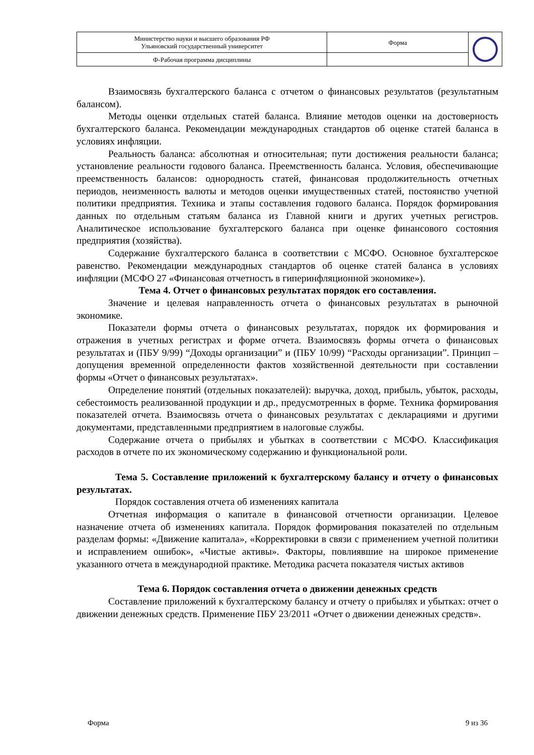| Министерство науки и высшего образования РФ Ульяновский государственный университет | Форма | |
| Ф-Рабочая программа дисциплины | | |
Взаимосвязь бухгалтерского баланса с отчетом о финансовых результатов (результатным балансом).
Методы оценки отдельных статей баланса. Влияние методов оценки на достоверность бухгалтерского баланса. Рекомендации международных стандартов об оценке статей баланса в условиях инфляции.
Реальность баланса: абсолютная и относительная; пути достижения реальности баланса; установление реальности годового баланса. Преемственность баланса. Условия, обеспечивающие преемственность балансов: однородность статей, финансовая продолжительность отчетных периодов, неизменность валюты и методов оценки имущественных статей, постоянство учетной политики предприятия. Техника и этапы составления годового баланса. Порядок формирования данных по отдельным статьям баланса из Главной книги и других учетных регистров. Аналитическое использование бухгалтерского баланса при оценке финансового состояния предприятия (хозяйства).
Содержание бухгалтерского баланса в соответствии с МСФО. Основное бухгалтерское равенство. Рекомендации международных стандартов об оценке статей баланса в условиях инфляции (МСФО 27 «Финансовая отчетность в гиперинфляционной экономике»).
Тема 4. Отчет о финансовых результатах порядок его составления.
Значение и целевая направленность отчета о финансовых результатах в рыночной экономике.
Показатели формы отчета о финансовых результатах, порядок их формирования и отражения в учетных регистрах и форме отчета. Взаимосвязь формы отчета о финансовых результатах и (ПБУ 9/99) “Доходы организации” и (ПБУ 10/99) “Расходы организации”. Принцип – допущения временной определенности фактов хозяйственной деятельности при составлении формы «Отчет о финансовых результатах».
Определение понятий (отдельных показателей): выручка, доход, прибыль, убыток, расходы, себестоимость реализованной продукции и др., предусмотренных в форме. Техника формирования показателей отчета. Взаимосвязь отчета о финансовых результатах с декларациями и другими документами, представленными предприятием в налоговые службы.
Содержание отчета о прибылях и убытках в соответствии с МСФО. Классификация расходов в отчете по их экономическому содержанию и функциональной роли.
Тема 5. Составление приложений к бухгалтерскому балансу и отчету о финансовых результатах.
Порядок составления отчета об изменениях капитала
Отчетная информация о капитале в финансовой отчетности организации. Целевое назначение отчета об изменениях капитала. Порядок формирования показателей по отдельным разделам формы: «Движение капитала», «Корректировки в связи с применением учетной политики и исправлением ошибок», «Чистые активы». Факторы, повлиявшие на широкое применение указанного отчета в международной практике. Методика расчета показателя чистых активов
Тема 6. Порядок составления отчета о движении денежных средств
Составление приложений к бухгалтерскому балансу и отчету о прибылях и убытках: отчет о движении денежных средств. Применение ПБУ 23/2011 «Отчет о движении денежных средств».
Форма 9 из 36